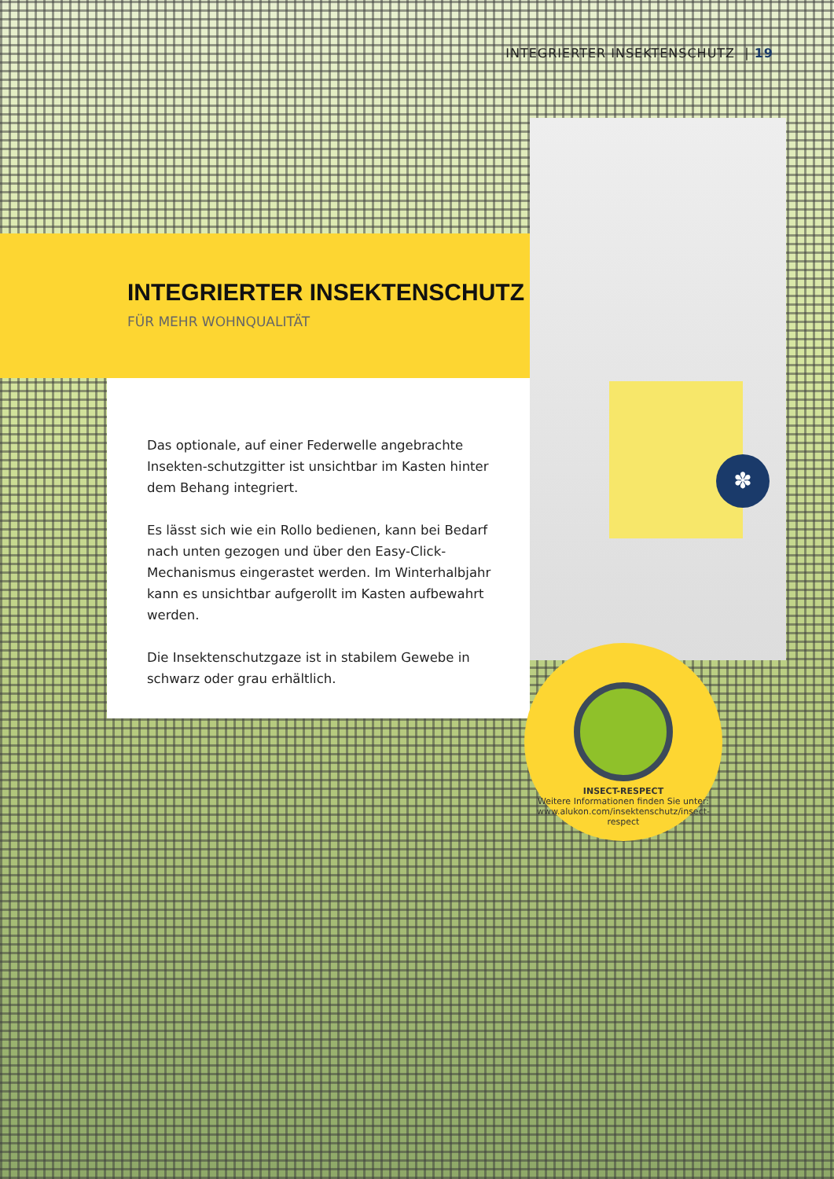✽
INTEGRIERTER INSEKTENSCHUTZ | 19
INTEGRIERTER INSEKTENSCHUTZ
FÜR MEHR WOHNQUALITÄT
Das optionale, auf einer Federwelle angebrachte Insekten-schutzgitter ist unsichtbar im Kasten hinter dem Behang integriert.
Es lässt sich wie ein Rollo bedienen, kann bei Bedarf nach unten gezogen und über den Easy-Click-Mechanismus eingerastet werden. Im Winterhalbjahr kann es unsichtbar aufgerollt im Kasten aufbewahrt werden.
Die Insektenschutzgaze ist in stabilem Gewebe in schwarz oder grau erhältlich.
INSECT-RESPECT
Weitere Informationen finden Sie unter: www.alukon.com/insektenschutz/insect-respect